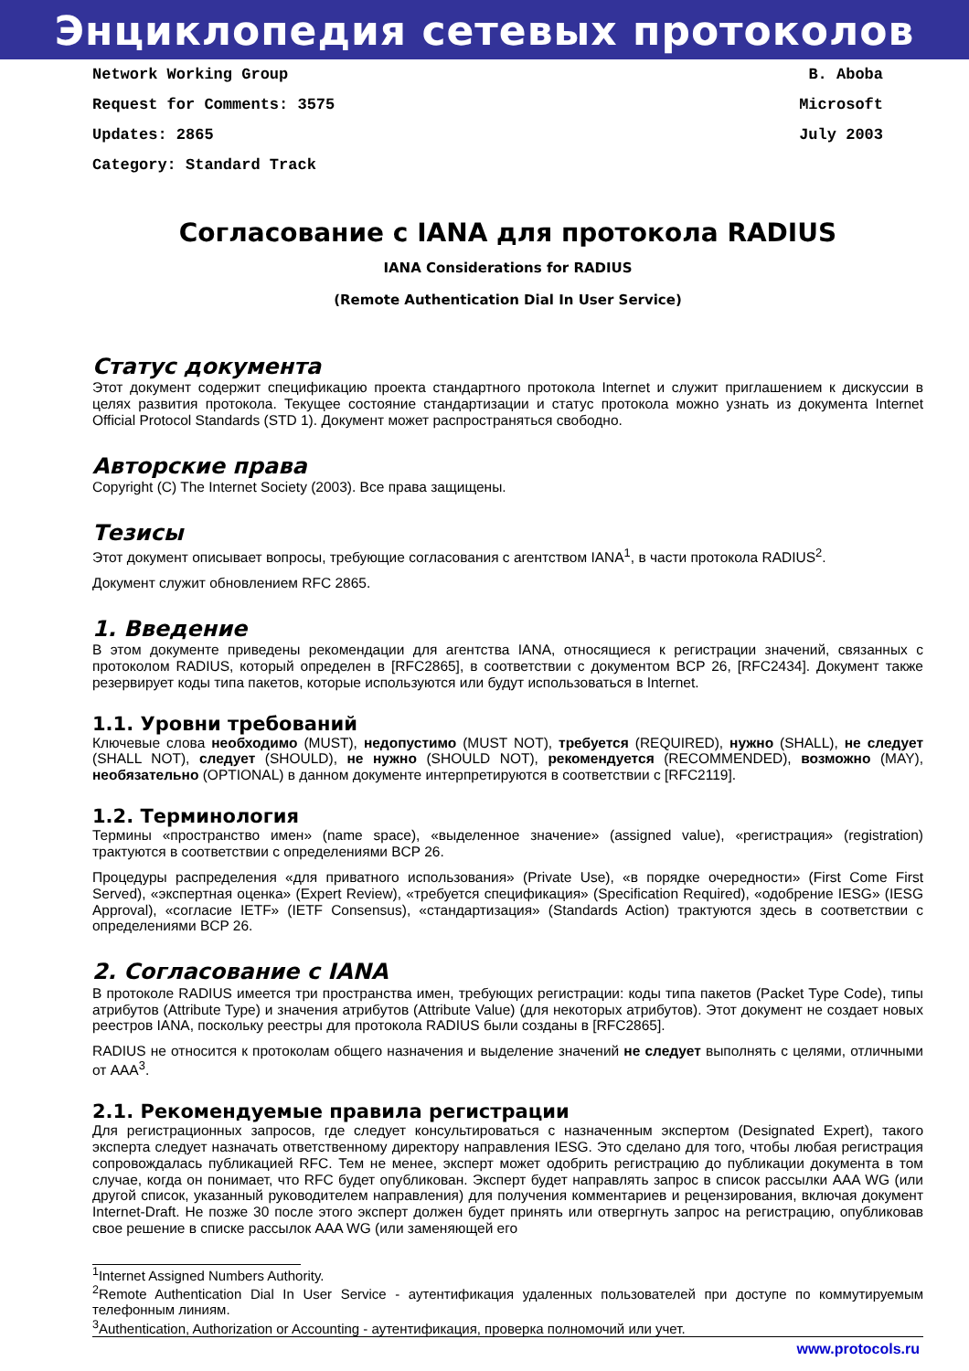Энциклопедия сетевых протоколов
Network Working Group
Request for Comments: 3575
Updates: 2865
Category: Standard Track
B. Aboba
Microsoft
July 2003
Согласование с IANA для протокола RADIUS
IANA Considerations for RADIUS
(Remote Authentication Dial In User Service)
Статус документа
Этот документ содержит спецификацию проекта стандартного протокола Internet и служит приглашением к дискуссии в целях развития протокола. Текущее состояние стандартизации и статус протокола можно узнать из документа Internet Official Protocol Standards (STD 1). Документ может распространяться свободно.
Авторские права
Copyright (C) The Internet Society (2003). Все права защищены.
Тезисы
Этот документ описывает вопросы, требующие согласования с агентством IANA<sup>1</sup>, в части протокола RADIUS<sup>2</sup>.
Документ служит обновлением RFC 2865.
1. Введение
В этом документе приведены рекомендации для агентства IANA, относящиеся к регистрации значений, связанных с протоколом RADIUS, который определен в [RFC2865], в соответствии с документом BCP 26, [RFC2434]. Документ также резервирует коды типа пакетов, которые используются или будут использоваться в Internet.
1.1. Уровни требований
Ключевые слова необходимо (MUST), недопустимо (MUST NOT), требуется (REQUIRED), нужно (SHALL), не следует (SHALL NOT), следует (SHOULD), не нужно (SHOULD NOT), рекомендуется (RECOMMENDED), возможно (MAY), необязательно (OPTIONAL) в данном документе интерпретируются в соответствии с [RFC2119].
1.2. Терминология
Термины «пространство имен» (name space), «выделенное значение» (assigned value), «регистрация» (registration) трактуются в соответствии с определениями BCP 26.
Процедуры распределения «для приватного использования» (Private Use), «в порядке очередности» (First Come First Served), «экспертная оценка» (Expert Review), «требуется спецификация» (Specification Required), «одобрение IESG» (IESG Approval), «согласие IETF» (IETF Consensus), «стандартизация» (Standards Action) трактуются здесь в соответствии с определениями BCP 26.
2. Согласование с IANA
В протоколе RADIUS имеется три пространства имен, требующих регистрации: коды типа пакетов (Packet Type Code), типы атрибутов (Attribute Type) и значения атрибутов (Attribute Value) (для некоторых атрибутов). Этот документ не создает новых реестров IANA, поскольку реестры для протокола RADIUS были созданы в [RFC2865].
RADIUS не относится к протоколам общего назначения и выделение значений не следует выполнять с целями, отличными от AAA<sup>3</sup>.
2.1. Рекомендуемые правила регистрации
Для регистрационных запросов, где следует консультироваться с назначенным экспертом (Designated Expert), такого эксперта следует назначать ответственному директору направления IESG. Это сделано для того, чтобы любая регистрация сопровождалась публикацией RFC. Тем не менее, эксперт может одобрить регистрацию до публикации документа в том случае, когда он понимает, что RFC будет опубликован. Эксперт будет направлять запрос в список рассылки AAA WG (или другой список, указанный руководителем направления) для получения комментариев и рецензирования, включая документ Internet-Draft. Не позже 30 после этого эксперт должен будет принять или отвергнуть запрос на регистрацию, опубликовав свое решение в списке рассылок AAA WG (или заменяющей его
<sup>1</sup> Internet Assigned Numbers Authority.
<sup>2</sup> Remote Authentication Dial In User Service - аутентификация удаленных пользователей при доступе по коммутируемым телефонным линиям.
<sup>3</sup> Authentication, Authorization or Accounting - аутентификация, проверка полномочий или учет.
www.protocols.ru